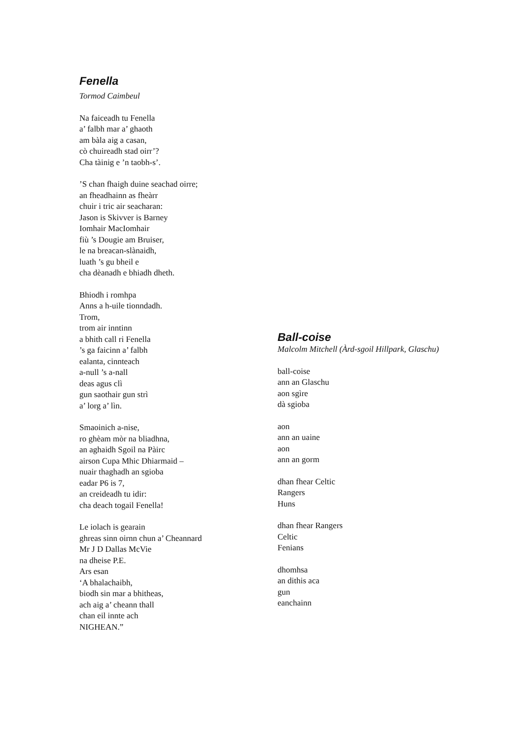Fenella
Tormod Caimbeul
Na faiceadh tu Fenella
a’ falbh mar a’ ghaoth
am bàla aig a casan,
cò chuireadh stad oirr’?
Cha tàinig e ’n taobh-s’.
’S chan fhaigh duine seachad oirre;
an fheadhainn as fheàrr
chuir i tric air seacharan:
Jason is Skivver is Barney
Iomhair MacIomhair
fiù ’s Dougie am Bruiser,
le na breacan-slànaidh,
luath ’s gu bheil e
cha dèanadh e bhiadh dheth.
Bhiodh i romhpa
Anns a h-uile tionndadh.
Trom,
trom air inntinn
a bhith call ri Fenella
’s ga faicinn a’ falbh
ealanta, cinnteach
a-null ’s a-nall
deas agus clì
gun saothair gun strì
a’ lorg a’ lìn.
Smaoinich a-nise,
ro ghèam mòr na bliadhna,
an aghaidh Sgoil na Pàirc
airson Cupa Mhic Dhiarmaid –
nuair thaghadh an sgioba
eadar P6 is 7,
an creideadh tu idir:
cha deach togail Fenella!
Le iolach is gearain
ghreas sinn oirnn chun a’ Cheannard
Mr J D Dallas McVie
na dheise P.E.
Ars esan
‘A bhalachaibh,
biodh sin mar a bhitheas,
ach aig a’ cheann thall
chan eil innte ach
NIGHEAN.”
Ball-coise
Malcolm Mitchell (Àrd-sgoil Hillpark, Glaschu)
ball-coise
ann an Glaschu
aon sgìre
dà sgioba
aon
ann an uaine
aon
ann an gorm
dhan fhear Celtic
Rangers
Huns
dhan fhear Rangers
Celtic
Fenians
dhomhsa
an dithis aca
gun
eanchainn